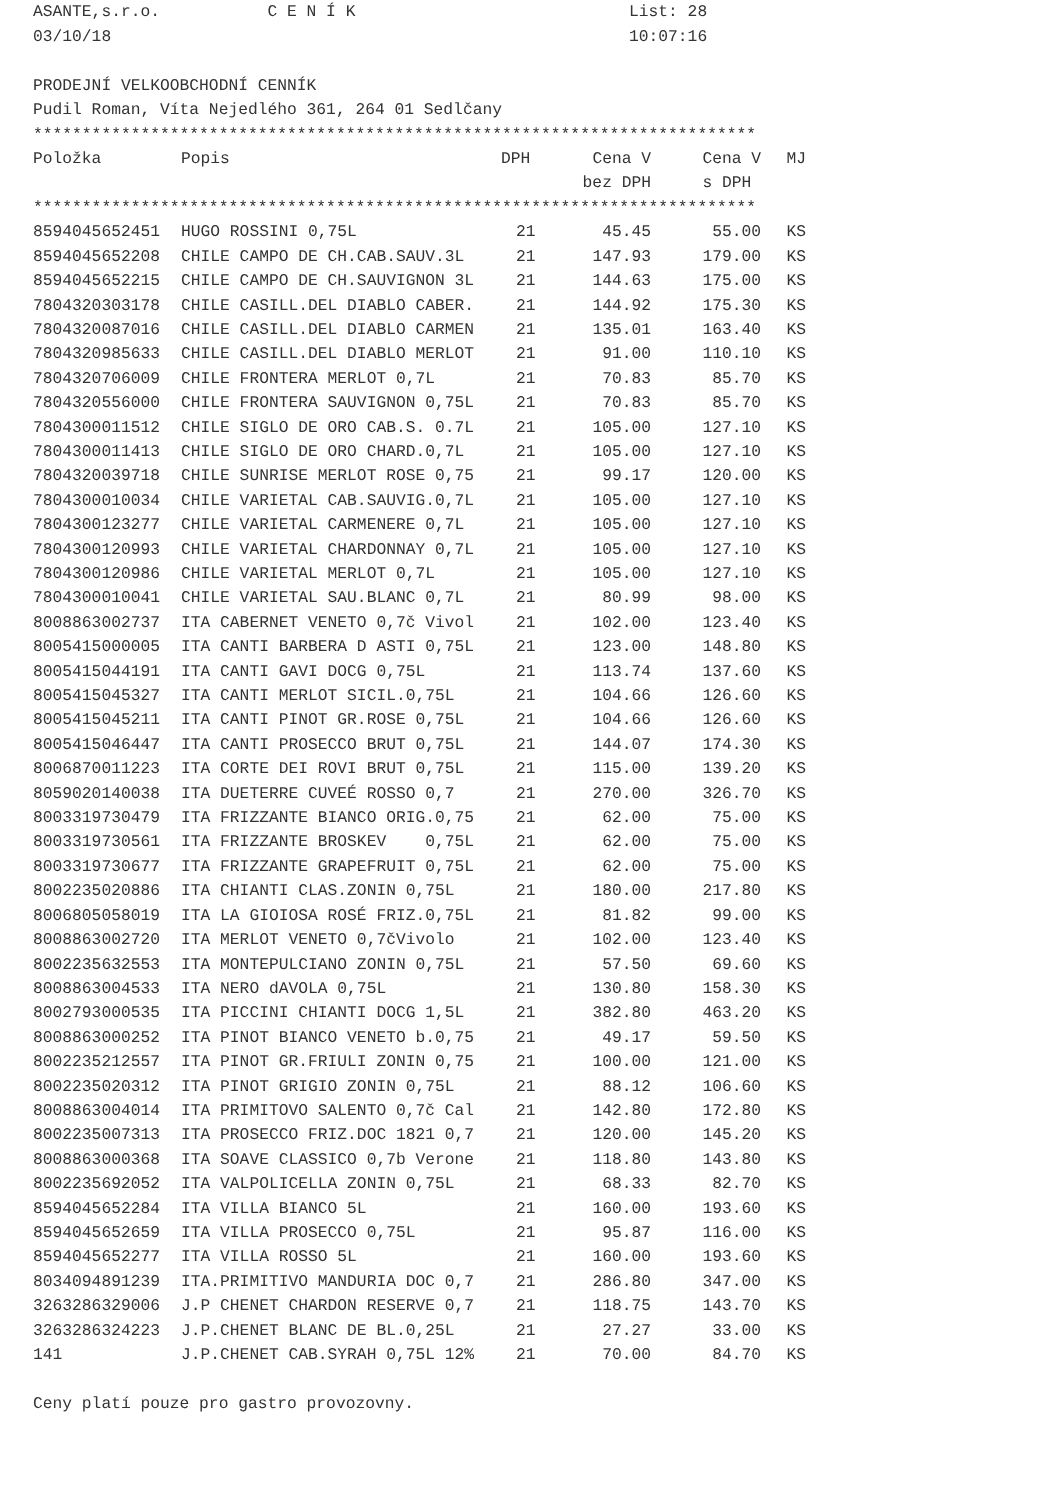ASANTE,s.r.o. C E N Í K List: 28
03/10/18 10:07:16
PRODEJNÍ VELKOOBCHODNÍ CENNÍK
Pudil Roman, Víta Nejedlého 361, 264 01 Sedlčany
**************************************************************************
| Položka | Popis | DPH | Cena V | Cena V | MJ |
| --- | --- | --- | --- | --- | --- |
| | | | bez DPH | s DPH | |
**************************************************************************
| 8594045652451 | HUGO ROSSINI 0,75L | 21 | 45.45 | 55.00 | KS |
| 8594045652208 | CHILE CAMPO DE CH.CAB.SAUV.3L | 21 | 147.93 | 179.00 | KS |
| 8594045652215 | CHILE CAMPO DE CH.SAUVIGNON 3L | 21 | 144.63 | 175.00 | KS |
| 7804320303178 | CHILE CASILL.DEL DIABLO CABER. | 21 | 144.92 | 175.30 | KS |
| 7804320087016 | CHILE CASILL.DEL DIABLO CARMEN | 21 | 135.01 | 163.40 | KS |
| 7804320985633 | CHILE CASILL.DEL DIABLO MERLOT | 21 | 91.00 | 110.10 | KS |
| 7804320706009 | CHILE FRONTERA MERLOT 0,7L | 21 | 70.83 | 85.70 | KS |
| 7804320556000 | CHILE FRONTERA SAUVIGNON 0,75L | 21 | 70.83 | 85.70 | KS |
| 7804300011512 | CHILE SIGLO DE ORO CAB.S. 0.7L | 21 | 105.00 | 127.10 | KS |
| 7804300011413 | CHILE SIGLO DE ORO CHARD.0,7L | 21 | 105.00 | 127.10 | KS |
| 7804320039718 | CHILE SUNRISE MERLOT ROSE 0,75 | 21 | 99.17 | 120.00 | KS |
| 7804300010034 | CHILE VARIETAL CAB.SAUVIG.0,7L | 21 | 105.00 | 127.10 | KS |
| 7804300123277 | CHILE VARIETAL CARMENERE 0,7L | 21 | 105.00 | 127.10 | KS |
| 7804300120993 | CHILE VARIETAL CHARDONNAY 0,7L | 21 | 105.00 | 127.10 | KS |
| 7804300120986 | CHILE VARIETAL MERLOT 0,7L | 21 | 105.00 | 127.10 | KS |
| 7804300010041 | CHILE VARIETAL SAU.BLANC 0,7L | 21 | 80.99 | 98.00 | KS |
| 8008863002737 | ITA CABERNET VENETO 0,7č Vivol | 21 | 102.00 | 123.40 | KS |
| 8005415000005 | ITA CANTI BARBERA D ASTI 0,75L | 21 | 123.00 | 148.80 | KS |
| 8005415044191 | ITA CANTI GAVI DOCG 0,75L | 21 | 113.74 | 137.60 | KS |
| 8005415045327 | ITA CANTI MERLOT SICIL.0,75L | 21 | 104.66 | 126.60 | KS |
| 8005415045211 | ITA CANTI PINOT GR.ROSE 0,75L | 21 | 104.66 | 126.60 | KS |
| 8005415046447 | ITA CANTI PROSECCO BRUT 0,75L | 21 | 144.07 | 174.30 | KS |
| 8006870011223 | ITA CORTE DEI ROVI BRUT 0,75L | 21 | 115.00 | 139.20 | KS |
| 8059020140038 | ITA DUETERRE CUVEÉ ROSSO 0,7 | 21 | 270.00 | 326.70 | KS |
| 8003319730479 | ITA FRIZZANTE BIANCO ORIG.0,75 | 21 | 62.00 | 75.00 | KS |
| 8003319730561 | ITA FRIZZANTE BROSKEV 0,75L | 21 | 62.00 | 75.00 | KS |
| 8003319730677 | ITA FRIZZANTE GRAPEFRUIT 0,75L | 21 | 62.00 | 75.00 | KS |
| 8002235020886 | ITA CHIANTI CLAS.ZONIN 0,75L | 21 | 180.00 | 217.80 | KS |
| 8006805058019 | ITA LA GIOIOSA ROSÉ FRIZ.0,75L | 21 | 81.82 | 99.00 | KS |
| 8008863002720 | ITA MERLOT VENETO 0,7čVivolo | 21 | 102.00 | 123.40 | KS |
| 8002235632553 | ITA MONTEPULCIANO ZONIN 0,75L | 21 | 57.50 | 69.60 | KS |
| 8008863004533 | ITA NERO dAVOLA 0,75L | 21 | 130.80 | 158.30 | KS |
| 8002793000535 | ITA PICCINI CHIANTI DOCG 1,5L | 21 | 382.80 | 463.20 | KS |
| 8008863000252 | ITA PINOT BIANCO VENETO b.0,75 | 21 | 49.17 | 59.50 | KS |
| 8002235212557 | ITA PINOT GR.FRIULI ZONIN 0,75 | 21 | 100.00 | 121.00 | KS |
| 8002235020312 | ITA PINOT GRIGIO ZONIN 0,75L | 21 | 88.12 | 106.60 | KS |
| 8008863004014 | ITA PRIMITOVO SALENTO 0,7č Cal | 21 | 142.80 | 172.80 | KS |
| 8002235007313 | ITA PROSECCO FRIZ.DOC 1821 0,7 | 21 | 120.00 | 145.20 | KS |
| 8008863000368 | ITA SOAVE CLASSICO 0,7b Verone | 21 | 118.80 | 143.80 | KS |
| 8002235692052 | ITA VALPOLICELLA ZONIN 0,75L | 21 | 68.33 | 82.70 | KS |
| 8594045652284 | ITA VILLA BIANCO 5L | 21 | 160.00 | 193.60 | KS |
| 8594045652659 | ITA VILLA PROSECCO 0,75L | 21 | 95.87 | 116.00 | KS |
| 8594045652277 | ITA VILLA ROSSO 5L | 21 | 160.00 | 193.60 | KS |
| 8034094891239 | ITA.PRIMITIVO MANDURIA DOC 0,7 | 21 | 286.80 | 347.00 | KS |
| 3263286329006 | J.P CHENET CHARDON RESERVE 0,7 | 21 | 118.75 | 143.70 | KS |
| 3263286324223 | J.P.CHENET BLANC DE BL.0,25L | 21 | 27.27 | 33.00 | KS |
| 141 | J.P.CHENET CAB.SYRAH 0,75L 12% | 21 | 70.00 | 84.70 | KS |
Ceny platí pouze pro gastro provozovny.